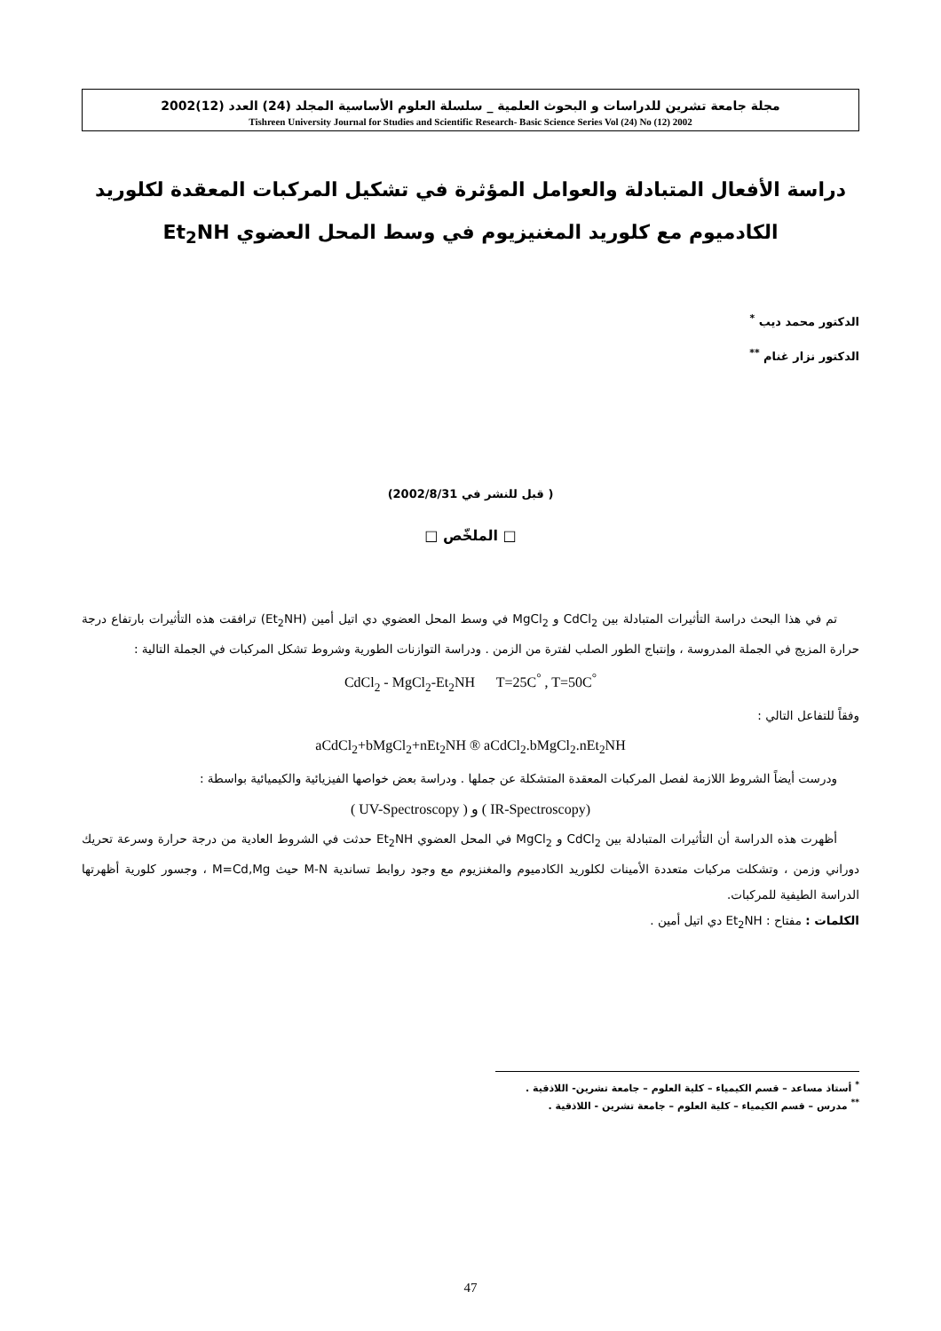مجلة جامعة تشرين للدراسات و البحوث العلمية _ سلسلة العلوم الأساسية المجلد (24) العدد (12)2002
Tishreen University Journal for Studies and Scientific Research- Basic Science Series Vol (24) No (12) 2002
دراسة الأفعال المتبادلة والعوامل المؤثرة في تشكيل المركبات المعقدة لكلوريد
الكادميوم مع كلوريد المغنيزيوم في وسط المحل العضوي Et<sub>2</sub>NH
الدكتور محمد ديب <sup>*</sup>
الدكتور نزار غنام <sup>**</sup>
( قبل للنشر في 2002/8/31)
□ الملخّص □
تم في هذا البحث دراسة التأثيرات المتبادلة بين CdCl<sub>2</sub> و MgCl<sub>2</sub> في وسط المحل العضوي دي اتيل أمين (Et<sub>2</sub>NH) ترافقت هذه التأثيرات بارتفاع درجة حرارة المزيج في الجملة المدروسة ، وإنتباج الطور الصلب لفترة من الزمن . ودراسة التوازنات الطورية وشروط تشكل المركبات في الجملة التالية :
CdCl<sub>2</sub> - MgCl<sub>2</sub>-Et<sub>2</sub>NH T=25C<sup>°</sup> , T=50C<sup>°</sup>
وفقاً للتفاعل التالي :
aCdCl<sub>2</sub>+bMgCl<sub>2</sub>+nEt<sub>2</sub>NH ® aCdCl<sub>2</sub>.bMgCl<sub>2</sub>.nEt<sub>2</sub>NH
ودرست أيضاً الشروط اللازمة لفصل المركبات المعقدة المتشكلة عن جملها . ودراسة بعض خواصها الفيزيائية والكيميائية بواسطة :
( UV-Spectroscopy ) و ( IR-Spectroscopy)
أظهرت هذه الدراسة أن التأثيرات المتبادلة بين CdCl<sub>2</sub> و MgCl<sub>2</sub> في المحل العضوي Et<sub>2</sub>NH حدثت في الشروط العادية من درجة حرارة وسرعة تحريك دوراني وزمن ، وتشكلت مركبات متعددة الأمينات لكلوريد الكادميوم والمغنزيوم مع وجود روابط تساندية M-N حيث M=Cd,Mg ، وجسور كلورية أظهرتها الدراسة الطيفية للمركبات.
الكلمات : مفتاح : Et<sub>2</sub>NH دي اتيل أمين .
<sup>*</sup> أستاذ مساعد – قسم الكيمياء – كلية العلوم – جامعة تشرين- اللاذقية .
<sup>**</sup> مدرس – قسم الكيمياء – كلية العلوم – جامعة تشرين - اللاذقية .
47